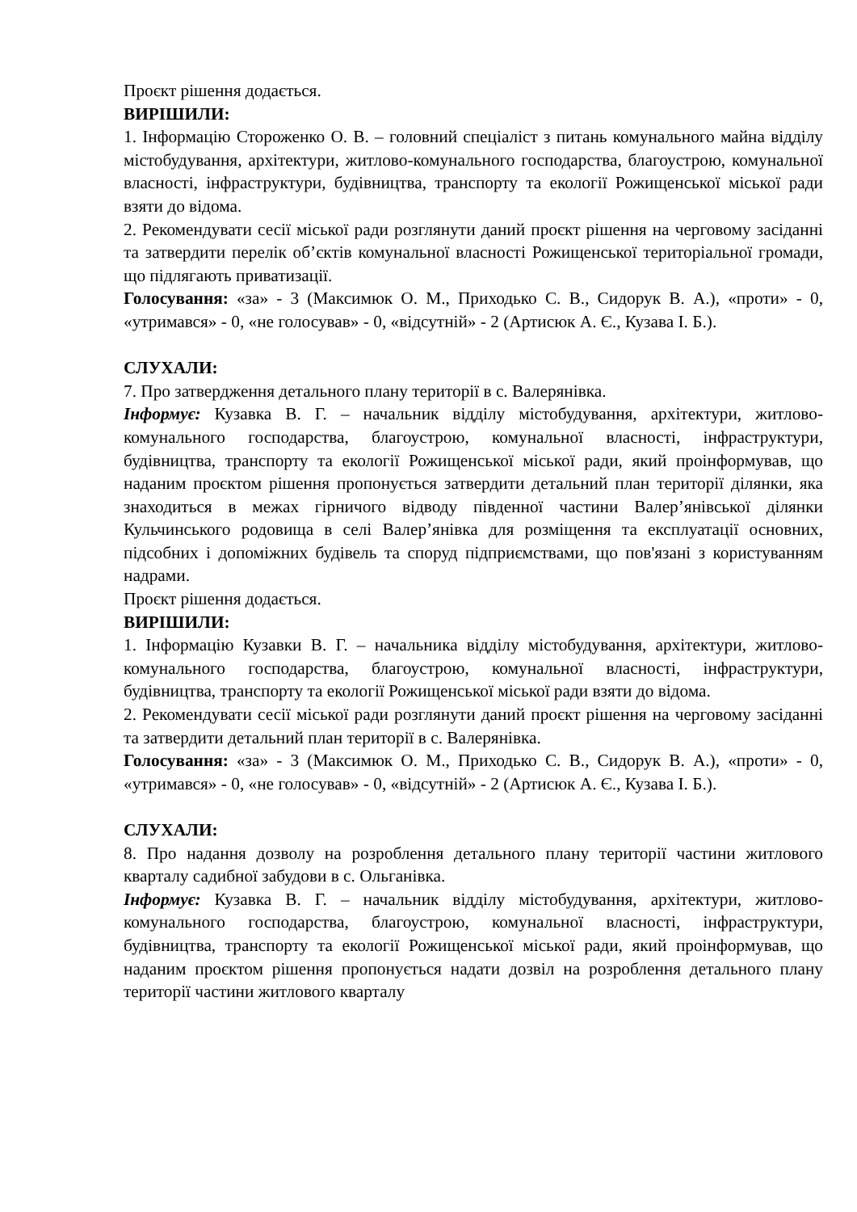Проєкт рішення додається.
ВИРІШИЛИ:
1. Інформацію Стороженко О. В. – головний спеціаліст з питань комунального майна відділу містобудування, архітектури, житлово-комунального господарства, благоустрою, комунальної власності, інфраструктури, будівництва, транспорту та екології Рожищенської міської ради взяти до відома.
2. Рекомендувати сесії міської ради розглянути даний проєкт рішення на черговому засіданні та затвердити перелік об’єктів комунальної власності Рожищенської територіальної громади, що підлягають приватизації.
Голосування: «за» - 3 (Максимюк О. М., Приходько С. В., Сидорук В. А.), «проти» - 0, «утримався» - 0, «не голосував» - 0, «відсутній» - 2 (Артисюк А. Є., Кузава І. Б.).
СЛУХАЛИ:
7. Про затвердження детального плану території в с. Валерянівка.
Інформує: Кузавка В. Г. – начальник відділу містобудування, архітектури, житлово-комунального господарства, благоустрою, комунальної власності, інфраструктури, будівництва, транспорту та екології Рожищенської міської ради, який проінформував, що наданим проєктом рішення пропонується затвердити детальний план території ділянки, яка знаходиться в межах гірничого відводу південної частини Валер’янівської ділянки Кульчинського родовища в селі Валер’янівка для розміщення та експлуатації основних, підсобних і допоміжних будівель та споруд підприємствами, що пов'язані з користуванням надрами.
Проєкт рішення додається.
ВИРІШИЛИ:
1. Інформацію Кузавки В. Г. – начальника відділу містобудування, архітектури, житлово-комунального господарства, благоустрою, комунальної власності, інфраструктури, будівництва, транспорту та екології Рожищенської міської ради взяти до відома.
2. Рекомендувати сесії міської ради розглянути даний проєкт рішення на черговому засіданні та затвердити детальний план території в с. Валерянівка.
Голосування: «за» - 3 (Максимюк О. М., Приходько С. В., Сидорук В. А.), «проти» - 0, «утримався» - 0, «не голосував» - 0, «відсутній» - 2 (Артисюк А. Є., Кузава І. Б.).
СЛУХАЛИ:
8. Про надання дозволу на розроблення детального плану території частини житлового кварталу садибної забудови в с. Ольганівка.
Інформує: Кузавка В. Г. – начальник відділу містобудування, архітектури, житлово-комунального господарства, благоустрою, комунальної власності, інфраструктури, будівництва, транспорту та екології Рожищенської міської ради, який проінформував, що наданим проєктом рішення пропонується надати дозвіл на розроблення детального плану території частини житлового кварталу